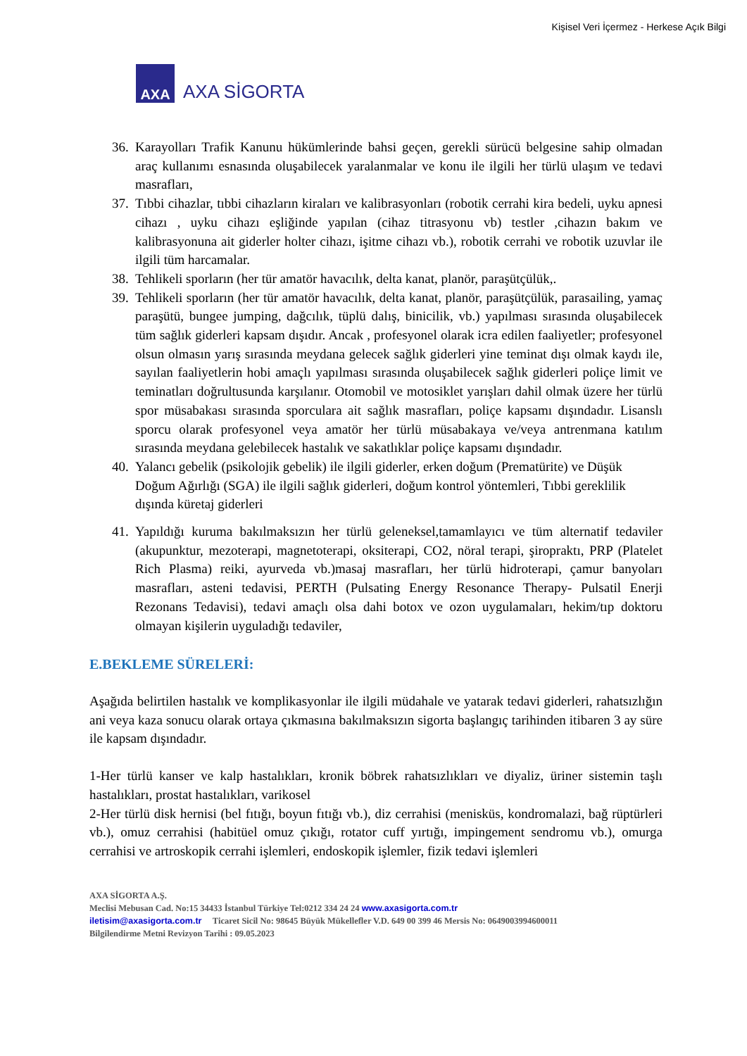Kişisel Veri İçermez - Herkese Açık Bilgi
AXA
AXA SİGORTA
36.
Karayolları Trafik Kanunu hükümlerinde bahsi geçen, gerekli sürücü belgesine sahip olmadan araç kullanımı esnasında oluşabilecek yaralanmalar ve konu ile ilgili her türlü ulaşım ve tedavi masrafları,
37.
Tıbbi cihazlar, tıbbi cihazların kiraları ve kalibrasyonları (robotik cerrahi kira bedeli, uyku apnesi cihazı , uyku cihazı eşliğinde yapılan (cihaz titrasyonu vb) testler ,cihazın bakım ve kalibrasyonuna ait giderler holter cihazı, işitme cihazı vb.), robotik cerrahi ve robotik uzuvlar ile ilgili tüm harcamalar.
38.
Tehlikeli sporların (her tür amatör havacılık, delta kanat, planör, paraşütçülük,.
39.
Tehlikeli sporların (her tür amatör havacılık, delta kanat, planör, paraşütçülük, parasailing, yamaç paraşütü, bungee jumping, dağcılık, tüplü dalış, binicilik, vb.) yapılması sırasında oluşabilecek tüm sağlık giderleri kapsam dışıdır. Ancak , profesyonel olarak icra edilen faaliyetler; profesyonel olsun olmasın yarış sırasında meydana gelecek sağlık giderleri yine teminat dışı olmak kaydı ile, sayılan faaliyetlerin hobi amaçlı yapılması sırasında oluşabilecek sağlık giderleri poliçe limit ve teminatları doğrultusunda karşılanır. Otomobil ve motosiklet yarışları dahil olmak üzere her türlü spor müsabakası sırasında sporculara ait sağlık masrafları, poliçe kapsamı dışındadır. Lisanslı sporcu olarak profesyonel veya amatör her türlü müsabakaya ve/veya antrenmana katılım sırasında meydana gelebilecek hastalık ve sakatlıklar poliçe kapsamı dışındadır.
40.
Yalancı gebelik (psikolojik gebelik) ile ilgili giderler, erken doğum (Prematürite) ve Düşük Doğum Ağırlığı (SGA) ile ilgili sağlık giderleri, doğum kontrol yöntemleri, Tıbbi gereklilik dışında küretaj giderleri
41.
Yapıldığı kuruma bakılmaksızın her türlü geleneksel,tamamlayıcı ve tüm alternatif tedaviler (akupunktur, mezoterapi, magnetoterapi, oksiterapi, CO2, nöral terapi, şiropraktı, PRP (Platelet Rich Plasma) reiki, ayurveda vb.)masaj masrafları, her türlü hidroterapi, çamur banyoları masrafları, asteni tedavisi, PERTH (Pulsating Energy Resonance Therapy- Pulsatil Enerji Rezonans Tedavisi), tedavi amaçlı olsa dahi botox ve ozon uygulamaları, hekim/tıp doktoru olmayan kişilerin uyguladığı tedaviler,
E.BEKLEME SÜRELERİ:
Aşağıda belirtilen hastalık ve komplikasyonlar ile ilgili müdahale ve yatarak tedavi giderleri, rahatsızlığın ani veya kaza sonucu olarak ortaya çıkmasına bakılmaksızın sigorta başlangıç tarihinden itibaren 3 ay süre ile kapsam dışındadır.
1-Her türlü kanser ve kalp hastalıkları, kronik böbrek rahatsızlıkları ve diyaliz, üriner sistemin taşlı hastalıkları, prostat hastalıkları, varikosel
2-Her türlü disk hernisi (bel fıtığı, boyun fıtığı vb.), diz cerrahisi (menisküs, kondromalazi, bağ rüptürleri vb.), omuz cerrahisi (habitüel omuz çıkığı, rotator cuff yırtığı, impingement sendromu vb.), omurga cerrahisi ve artroskopik cerrahi işlemleri, endoskopik işlemler, fizik tedavi işlemleri
AXA SİGORTA A.Ş.
Meclisi Mebusan Cad. No:15 34433 İstanbul Türkiye Tel:0212 334 24 24 www.axasigorta.com.tr
iletisim@axasigorta.com.tr Ticaret Sicil No: 98645 Büyük Mükellefler V.D. 649 00 399 46 Mersis No: 0649003994600011
Bilgilendirme Metni Revizyon Tarihi : 09.05.2023